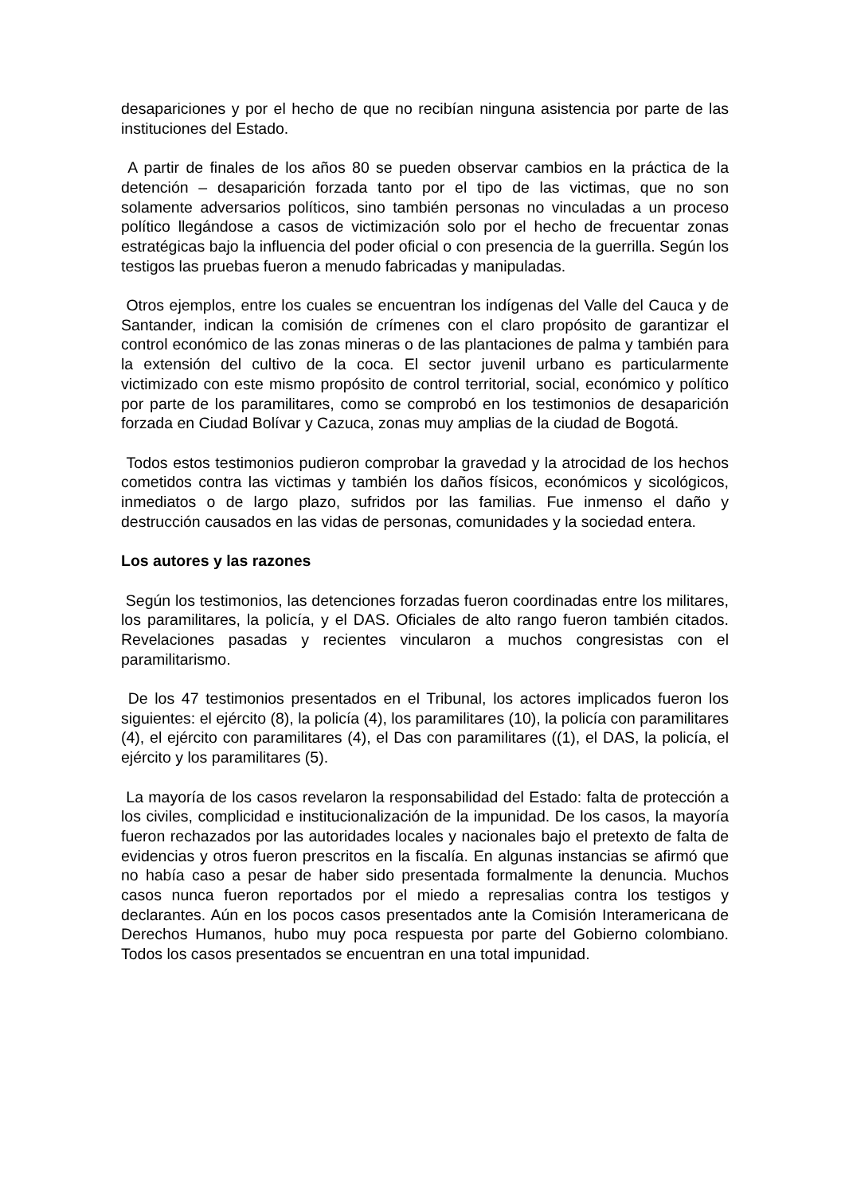desapariciones y por el hecho de que no recibían ninguna asistencia por parte de las instituciones del Estado.
A partir de finales de los años 80 se pueden observar cambios en la práctica de la detención – desaparición forzada tanto por el tipo de las victimas, que no son solamente adversarios políticos, sino también personas no vinculadas a un proceso político llegándose a casos de victimización solo por el hecho de frecuentar zonas estratégicas bajo la influencia del poder oficial o con presencia de la guerrilla. Según los testigos las pruebas fueron a menudo fabricadas y manipuladas.
Otros ejemplos, entre los cuales se encuentran los indígenas del Valle del Cauca y de Santander, indican la comisión de crímenes con el claro propósito de garantizar el control económico de las zonas mineras o de las plantaciones de palma y también para la extensión del cultivo de la coca. El sector juvenil urbano es particularmente victimizado con este mismo propósito de control territorial, social, económico y político por parte de los paramilitares, como se comprobó en los testimonios de desaparición forzada en Ciudad Bolívar y Cazuca, zonas muy amplias de la ciudad de Bogotá.
Todos estos testimonios pudieron comprobar la gravedad y la atrocidad de los hechos cometidos contra las victimas y también los daños físicos, económicos y sicológicos, inmediatos o de largo plazo, sufridos por las familias. Fue inmenso el daño y destrucción causados en las vidas de personas, comunidades y la sociedad entera.
Los autores y las razones
Según los testimonios, las detenciones forzadas fueron coordinadas entre los militares, los paramilitares, la policía, y el DAS. Oficiales de alto rango fueron también citados. Revelaciones pasadas y recientes vincularon a muchos congresistas con el paramilitarismo.
De los 47 testimonios presentados en el Tribunal, los actores implicados fueron los siguientes: el ejército (8), la policía (4), los paramilitares (10), la policía con paramilitares (4), el ejército con paramilitares (4), el Das con paramilitares ((1), el DAS, la policía, el ejército y los paramilitares (5).
La mayoría de los casos revelaron la responsabilidad del Estado: falta de protección a los civiles, complicidad e institucionalización de la impunidad. De los casos, la mayoría fueron rechazados por las autoridades locales y nacionales bajo el pretexto de falta de evidencias y otros fueron prescritos en la fiscalía. En algunas instancias se afirmó que no había caso a pesar de haber sido presentada formalmente la denuncia. Muchos casos nunca fueron reportados por el miedo a represalias contra los testigos y declarantes. Aún en los pocos casos presentados ante la Comisión Interamericana de Derechos Humanos, hubo muy poca respuesta por parte del Gobierno colombiano. Todos los casos presentados se encuentran en una total impunidad.